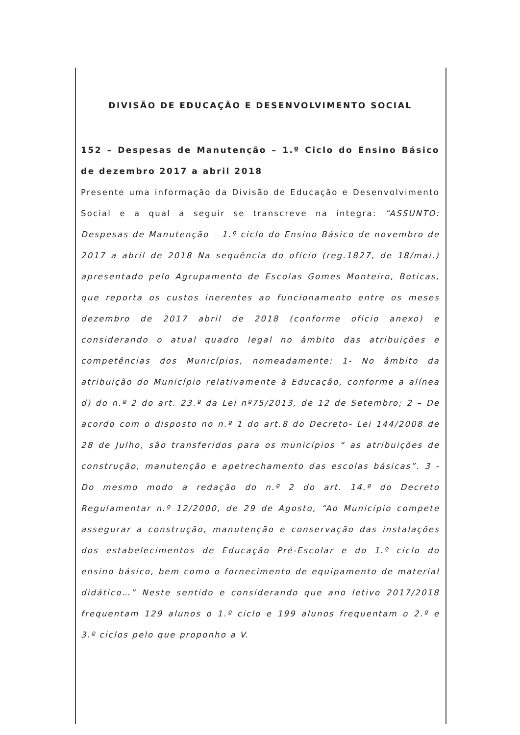DIVISÃO DE EDUCAÇÃO E DESENVOLVIMENTO SOCIAL
152 – Despesas de Manutenção – 1.º Ciclo do Ensino Básico de dezembro 2017 a abril 2018
Presente uma informação da Divisão de Educação e Desenvolvimento Social e a qual a seguir se transcreve na íntegra: “ASSUNTO: Despesas de Manutenção – 1.º ciclo do Ensino Básico de novembro de 2017 a abril de 2018 Na sequência do ofício (reg.1827, de 18/mai.) apresentado pelo Agrupamento de Escolas Gomes Monteiro, Boticas, que reporta os custos inerentes ao funcionamento entre os meses dezembro de 2017 abril de 2018 (conforme oficio anexo) e considerando o atual quadro legal no âmbito das atribuições e competências dos Municípios, nomeadamente: 1- No âmbito da atribuição do Município relativamente à Educação, conforme a alínea d) do n.º 2 do art. 23.º da Lei nº75/2013, de 12 de Setembro; 2 – De acordo com o disposto no n.º 1 do art.8 do Decreto- Lei 144/2008 de 28 de Julho, são transferidos para os municípios “ as atribuições de construção, manutenção e apetrechamento das escolas básicas”. 3 - Do mesmo modo a redação do n.º 2 do art. 14.º do Decreto Regulamentar n.º 12/2000, de 29 de Agosto, “Ao Município compete assegurar a construção, manutenção e conservação das instalações dos estabelecimentos de Educação Pré-Escolar e do 1.º ciclo do ensino básico, bem como o fornecimento de equipamento de material didático…” Neste sentido e considerando que ano letivo 2017/2018 frequentam 129 alunos o 1.º ciclo e 199 alunos frequentam o 2.º e 3.º ciclos pelo que proponho a V.